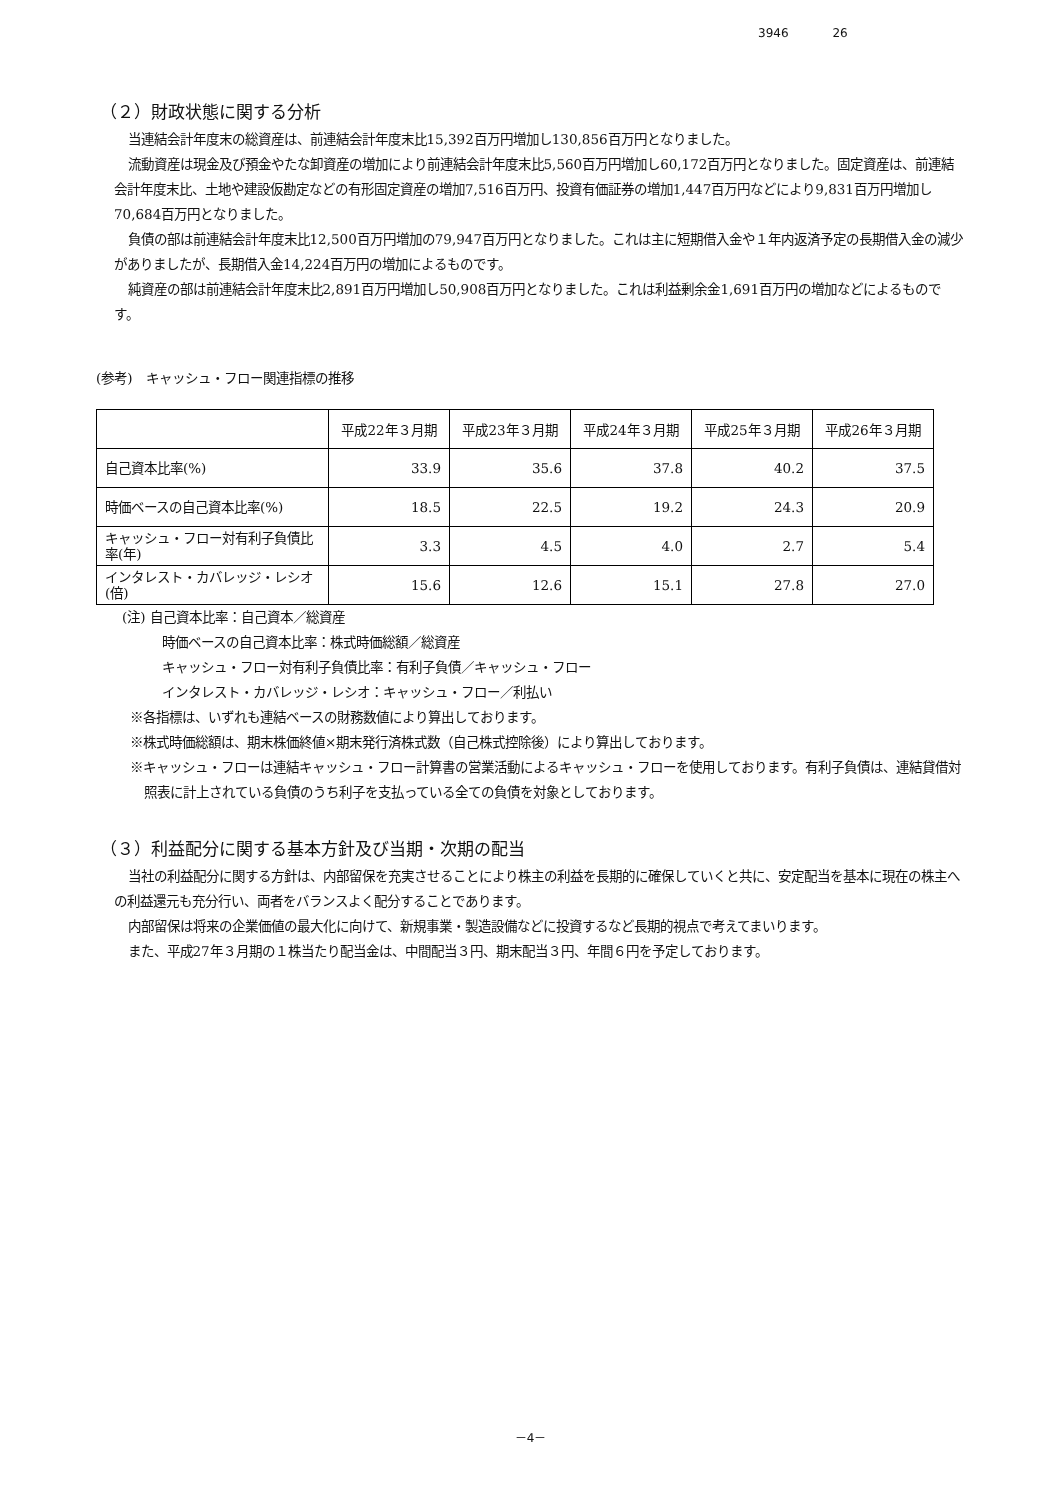3946 26
（２）財政状態に関する分析
当連結会計年度末の総資産は、前連結会計年度末比15,392百万円増加し130,856百万円となりました。
流動資産は現金及び預金やたな卸資産の増加により前連結会計年度末比5,560百万円増加し60,172百万円となりました。固定資産は、前連結会計年度末比、土地や建設仮勘定などの有形固定資産の増加7,516百万円、投資有価証券の増加1,447百万円などにより9,831百万円増加し70,684百万円となりました。
負債の部は前連結会計年度末比12,500百万円増加の79,947百万円となりました。これは主に短期借入金や１年内返済予定の長期借入金の減少がありましたが、長期借入金14,224百万円の増加によるものです。
純資産の部は前連結会計年度末比2,891百万円増加し50,908百万円となりました。これは利益剰余金1,691百万円の増加などによるものです。
(参考)　キャッシュ・フロー関連指標の推移
| | 平成22年３月期 | 平成23年３月期 | 平成24年３月期 | 平成25年３月期 | 平成26年３月期 |
| 自己資本比率(%) | 33.9 | 35.6 | 37.8 | 40.2 | 37.5 |
| 時価ベースの自己資本比率(%) | 18.5 | 22.5 | 19.2 | 24.3 | 20.9 |
| キャッシュ・フロー対有利子負債比率(年) | 3.3 | 4.5 | 4.0 | 2.7 | 5.4 |
| インタレスト・カバレッジ・レシオ(倍) | 15.6 | 12.6 | 15.1 | 27.8 | 27.0 |
(注) 自己資本比率：自己資本／総資産
時価ベースの自己資本比率：株式時価総額／総資産
キャッシュ・フロー対有利子負債比率：有利子負債／キャッシュ・フロー
インタレスト・カバレッジ・レシオ：キャッシュ・フロー／利払い
※各指標は、いずれも連結ベースの財務数値により算出しております。
※株式時価総額は、期末株価終値×期末発行済株式数（自己株式控除後）により算出しております。
※キャッシュ・フローは連結キャッシュ・フロー計算書の営業活動によるキャッシュ・フローを使用しております。有利子負債は、連結貸借対照表に計上されている負債のうち利子を支払っている全ての負債を対象としております。
（３）利益配分に関する基本方針及び当期・次期の配当
当社の利益配分に関する方針は、内部留保を充実させることにより株主の利益を長期的に確保していくと共に、安定配当を基本に現在の株主への利益還元も充分行い、両者をバランスよく配分することであります。
内部留保は将来の企業価値の最大化に向けて、新規事業・製造設備などに投資するなど長期的視点で考えてまいります。
また、平成27年３月期の１株当たり配当金は、中間配当３円、期末配当３円、年間６円を予定しております。
－4－